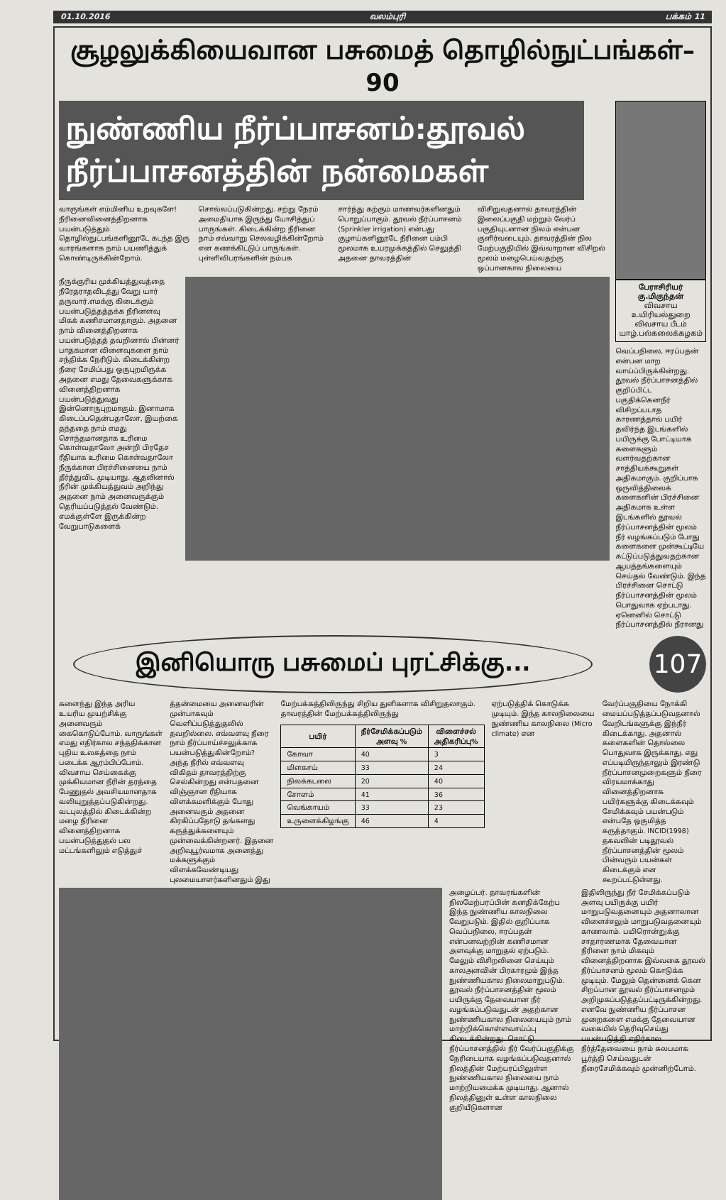01.10.2016 வலம்புரி பக்கம் 11
சூழலுக்கியைவான பசுமைத் தொழில்நுட்பங்கள்–90
நுண்ணிய நீர்ப்பாசனம்:தூவல் நீர்ப்பாசனத்தின் நன்மைகள்
வாருங்கள் எம்மினிய உறவுகளே! நீரினைவினைத்திறனாக பயன்படுத்தும் தொழில்நுட்பங்களினூடே கடந்த இரு வாரங்களாக நாம் பயணித்துக் கொண்டிருக்கின்றோம்.
சொல்லப்படுகின்றது. சற்று நேரம் அமைதியாக இருந்து யோசித்துப் பாருங்கள். கிடைக்கின்ற நீரினை நாம் எவ்வாறு செலவழிக்கின்றோம் என கணக்கிட்டுப் பாருங்கள். புள்ளிவிபரங்களின் நம்பக
சார்ந்து கற்கும் மாணவர்களினதும் பொறுப்பாகும். தூவல் நீர்ப்பாசனம் (Sprinkler irrigation) என்பது குழாய்களினூடே நீரினை பம்பி மூலமாக உயரமுக்கத்தில் செலுத்தி அதனை தாவரத்தின்
விசிறுவதனால் தாவரத்தின் இலைப்பகுதி மற்றும் வேர்ப் பகுதியுடனான நிலம் என்பன குளிர்வடையும். தாவரத்தின் நில மேற்பகுதியில் இவ்வாறான விசிறல் மூலம் மழைபெய்வதற்கு ஒப்பானகால நிலையை
நீருக்குரிய முக்கியத்துவத்தை நீரேதராதவிடத்து வேறு யார் தருவார்.எமக்கு கிடைக்கும் பயன்படுத்தத்தக்க நீரினளவு மிகக் கணிசமானதாகும். அதனை நாம் வினைத்திறனாக பயன்படுத்தத் தவறினால் பின்னர் பாதகமான விளைவுகளை நாம் சந்திக்க நேரிடும். கிடைக்கின்ற நீரை சேமிப்பது ஒருபுறமிருக்க அதனை எமது தேவைகளுக்காக வினைத்திறனாக பயன்படுத்துவது இன்னொருபுறமாகும். இனாமாக கிடைப்பதென்பதாலோ, இயற்கை தந்ததை நாம் எமது சொந்தமானதாக உரிமை கொள்வதாலோ அன்றி பிரதேச ரீதியாக உரிமை கொள்வதாலோ நீருக்கான பிரச்சினையை நாம் தீர்த்துவிட முடியாது. ஆதலினால் நீரின் முக்கியத்துவம் அறிந்து அதனை நாம் அனைவருக்கும் தெரியப்படுத்தல் வேண்டும். எமக்குள்ளே இருக்கின்ற வேறுபாடுகளைக்
பேராசிரியர் கு.மிகுந்தன்
விவசாய உயிரியல்துறை
விவசாய பீடம்
யாழ்.பல்கலைக்கழகம்
வெப்பநிலை, ஈரப்பதன் என்பன மாற வாய்ப்பிருக்கின்றது. தூவல் நீர்ப்பாசனத்தில் குறிப்பிட்ட பகுதிக்கெனநீர் விசிறப்படாத காரணத்தால் பயிர் தவிர்ந்த இடங்களில் பயிருக்கு போட்டியாக களைகளும் வளர்வதற்கான சாத்தியக்கூறுகள் அதிகமாகும். குறிப்பாக ஒருவித்திலைக் களைகளின் பிரச்சினை அதிகமாக உள்ள இடங்களில் தூவல் நீர்ப்பாசனத்தின் மூலம் நீர் வழங்கப்படும் போது களைகளை முன்கூட்டியே கட்டுப்படுத்துவதற்கான ஆயத்தங்களையும் செய்தல் வேண்டும். இந்த பிரச்சினை சொட்டு நீர்ப்பாசனத்தின் மூலம் பொதுவாக ஏற்படாது. ஏனெனில் சொட்டு நீர்ப்பாசனத்தில் நீரானது
இனியொரு பசுமைப் புரட்சிக்கு...
107
களைந்து இந்த அரிய உயரிய முயற்சிக்கு அனைவரும் கைகொடுப்போம். வாருங்கள் எமது எதிர்கால சந்ததிக்கான புதிய உலகத்தை நாம் படைக்க ஆரம்பிப்போம். விவசாய செய்கைக்கு முக்கியமான நீரின் தரத்தை பேணுதல் அவசியமானதாக வலியுறுத்தப்படுகின்றது. வடபுலத்தில் கிடைக்கின்ற மழை நீரினை வினைத்திறனாக பயன்படுத்துதல் பல மட்டங்களிலும் எடுத்துச்
த்தன்மையை அனைவரின் முன்பாகவும் வெளிப்படுத்துதலில் தவறில்லை. எவ்வளவு நீரை நாம் நீர்ப்பாய்ச்சலுக்காக பயன்படுத்துகின்றோம்? அந்த நீரில் எவ்வளவு விகிதம் தாவரத்திற்கு செல்கின்றது என்பதனை விஞ்ஞான ரீதியாக விளக்கமளிக்கும் போது அனைவரும் அதனை கிரகிப்பதோடு தங்களது கருத்துக்களையும் முன்வைக்கின்றனர். இதனை அறிவுபூர்வமாக அனைத்து மக்களுக்கும் விளக்கவேண்டியது புலமையாளர்களினதும் இது
மேற்பக்கத்திலிருந்து சிறிய துளிகளாக விசிறுதலாகும். தாவரத்தின் மேற்பக்கத்திலிருந்து
| பயிர் | நீர்சேமிக்கப்படும் அளவு % | விளைச்சல் அதிகரிப்பு% |
| --- | --- | --- |
| கோவா | 40 | 3 |
| மிளகாய் | 33 | 24 |
| நிலக்கடலை | 20 | 40 |
| சோளம் | 41 | 36 |
| வெங்காயம் | 33 | 23 |
| உருளைக்கிழங்கு | 46 | 4 |
ஏற்படுத்திக் கொடுக்க முடியும். இந்த காலநிலையை நுண்ணிய காலநிலை (Micro climate) என
வேர்ப்பகுதியை நோக்கி மையப்படுத்தப்படுவதனால் வேறிடங்களுக்கு இந்நீர் கிடைக்காது. அதனால் களைகளின் தொல்லை பொதுவாக இருக்காது. எது எப்படியிருந்தாலும் இரண்டு நீர்ப்பாசனமுறைகளும் நீரை விரயமாக்காது வினைத்திறனாக பயிர்களுக்கு கிடைக்கவும் சேமிக்கவும் பயன்படும் என்பதே ஒருமித்த கருத்தாகும். INCID(1998) தகவலின் படிதூவல் நீர்ப்பாசனத்தின் மூலம் பின்வரும் பயன்கள் கிடைக்கும் என கூறப்பட்டுள்ளது.
அழைப்பர். தாவரங்களின் நிலமேற்பரப்பின் கனதிக்கேற்ப இந்த நுண்ணிய காலநிலை வேறுபடும். இதில் குறிப்பாக வெப்பநிலை, ஈரப்பதன் என்பனவற்றின் கணிசமான அளவுக்கு மாறுதல் ஏற்படும். மேலும் விசிறலினை செய்யும் காலஅளவின் பிரகாரமும் இந்த நுண்ணியகால நிலைமாறுபடும். தூவல் நீர்ப்பாசனத்தின் மூலம் பயிருக்கு தேவையான நீர் வழங்கப்படுவதுடன் அதற்கான நுண்ணியகால நிலையையும் நாம் மாற்றிக்கொள்ளவாய்ப்பு கிடைக்கின்றது. சொட்டு நீர்ப்பாசனத்தில் நீர் வேர்ப்பகுதிக்கு நேரிடையாக வழங்கப்படுவதனால் நிலத்தின் மேற்பரப்பிலுள்ள நுண்ணியகால நிலையை நாம் மாற்றியமைக்க முடியாது. ஆனால் நிலத்தினுள் உள்ள காலநிலை குறியீடுகளான
இதிலிருந்து நீர் சேமிக்கப்படும் அளவு பயிருக்கு பயிர் மாறுபடுவதனையும் அதனாலான விளைச்சலும் மாறுபடுவதனையும் காணலாம். பயிரொன்றுக்கு சாதாரணமாக தேவையான நீரினை நாம் மிகவும் வினைத்திறனாக இவ்வகை தூவல் நீர்ப்பாசனம் மூலம் கொடுக்க முடியும். மேலும் தென்னைக் கென சிறப்பான தூவல் நீர்ப்பாசனமும் அறிமுகப்படுத்தப்பட்டிருக்கின்றது. எனவே நுண்ணிய நீர்ப்பாசன முறைகளை எமக்கு தேவையான வகையில் தெரிவுசெய்து பயன்படுத்தி எதிர்கால நீர்த்தேவையை நாம் சுலபமாக பூர்த்தி செய்வதுடன் நீரைசேமிக்கவும் முன்னிற்போம்.